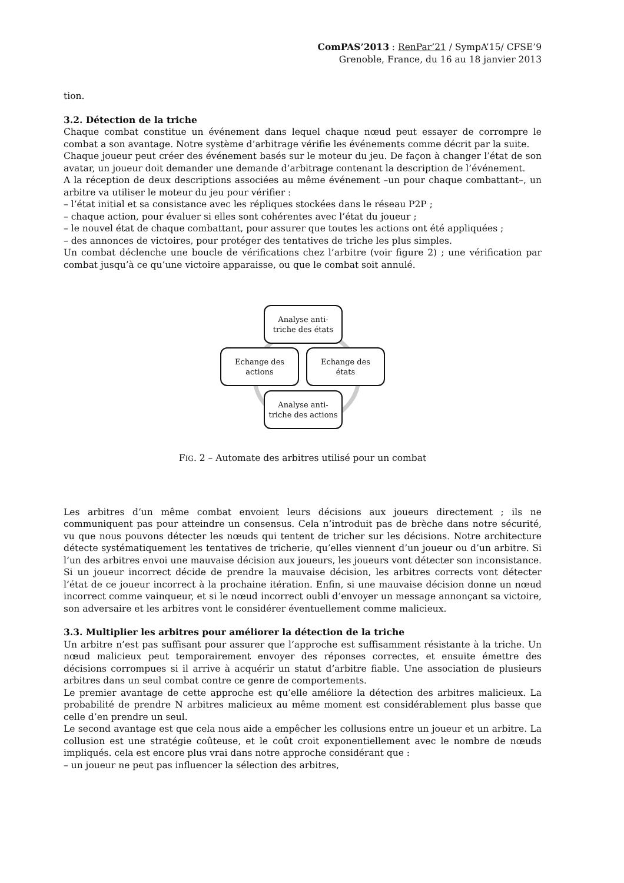ComPAS’2013 : RenPar’21 / SympA’15/ CFSE’9
Grenoble, France, du 16 au 18 janvier 2013
tion.
3.2. Détection de la triche
Chaque combat constitue un événement dans lequel chaque nœud peut essayer de corrompre le combat a son avantage. Notre système d’arbitrage vérifie les événements comme décrit par la suite.
Chaque joueur peut créer des événement basés sur le moteur du jeu. De façon à changer l’état de son avatar, un joueur doit demander une demande d’arbitrage contenant la description de l’événement.
A la réception de deux descriptions associées au même événement –un pour chaque combattant–, un arbitre va utiliser le moteur du jeu pour vérifier :
– l’état initial et sa consistance avec les répliques stockées dans le réseau P2P ;
– chaque action, pour évaluer si elles sont cohérentes avec l’état du joueur ;
– le nouvel état de chaque combattant, pour assurer que toutes les actions ont été appliquées ;
– des annonces de victoires, pour protéger des tentatives de triche les plus simples.
Un combat déclenche une boucle de vérifications chez l’arbitre (voir figure 2) ; une vérification par combat jusqu’à ce qu’une victoire apparaisse, ou que le combat soit annulé.
Analyse anti-
triche des états
Echange des
actions
Echange des
états
Analyse anti-
triche des actions
FIG. 2 – Automate des arbitres utilisé pour un combat
Les arbitres d’un même combat envoient leurs décisions aux joueurs directement ; ils ne communiquent pas pour atteindre un consensus. Cela n’introduit pas de brèche dans notre sécurité, vu que nous pouvons détecter les nœuds qui tentent de tricher sur les décisions. Notre architecture détecte systématiquement les tentatives de tricherie, qu’elles viennent d’un joueur ou d’un arbitre. Si l’un des arbitres envoi une mauvaise décision aux joueurs, les joueurs vont détecter son inconsistance. Si un joueur incorrect décide de prendre la mauvaise décision, les arbitres corrects vont détecter l’état de ce joueur incorrect à la prochaine itération. Enfin, si une mauvaise décision donne un nœud incorrect comme vainqueur, et si le nœud incorrect oubli d’envoyer un message annonçant sa victoire, son adversaire et les arbitres vont le considérer éventuellement comme malicieux.
3.3. Multiplier les arbitres pour améliorer la détection de la triche
Un arbitre n’est pas suffisant pour assurer que l’approche est suffisamment résistante à la triche. Un nœud malicieux peut temporairement envoyer des réponses correctes, et ensuite émettre des décisions corrompues si il arrive à acquérir un statut d’arbitre fiable. Une association de plusieurs arbitres dans un seul combat contre ce genre de comportements.
Le premier avantage de cette approche est qu’elle améliore la détection des arbitres malicieux. La probabilité de prendre N arbitres malicieux au même moment est considérablement plus basse que celle d’en prendre un seul.
Le second avantage est que cela nous aide a empêcher les collusions entre un joueur et un arbitre. La collusion est une stratégie coûteuse, et le coût croit exponentiellement avec le nombre de nœuds impliqués. cela est encore plus vrai dans notre approche considérant que :
– un joueur ne peut pas influencer la sélection des arbitres,